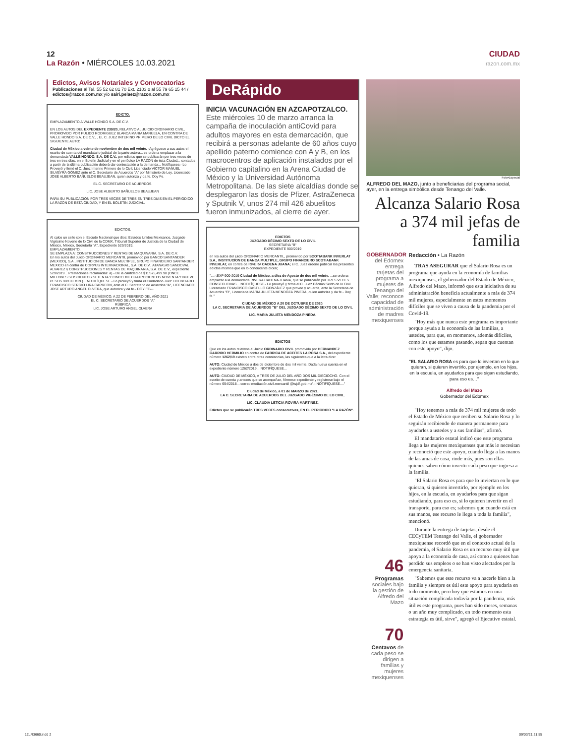12
La Razón • MIÉRCOLES 10.03.2021
CIUDAD
razon.com.mx
Edictos, Avisos Notariales y Convocatorias
Publicaciones al Tel. 55 52 62 81 70 Ext. 2103 o al 55 79 65 15 44 / edictos@razon.com.mx y/o sairi.pelaez@razon.com.mx
EDICTO.
EMPLAZAMIENTO A VALLE HONDO S.A. DE C.V.
EN LOS AUTOS DEL EXPEDIENTE 239/20, RELATIVO AL JUICIO ORDINARIO CIVIL, PROMOVIDO POR PULIDO RODRIGUEZ BLANCA MARIA MANUELA, EN CONTRA DE VALLE HONDO S.A. DE C.V., , EL C. JUEZ INTERINO PRIMERO DE LO CIVIL DICTO EL SIGUIENTE AUTO:
Ciudad de México a veinte de noviembre de dos mil veinte. -Agréguese a sus autos el escrito de cuenta del mandatario judicial de la parte actora... se ordena emplazar a la demandada VALLE HONDO, S.A. DE C.V., por edictos que se publicarán por tres veces de tres en tres días, en el Boletín Judicial y en el periódico LA RAZÓN de ésta Ciudad... contados a partir de la última publicación deberá dar contestación a la demanda... Notifíquese.- Lo Proveyó y firmó el C. Juez Interino Primero de lo Civil, Licenciado VÍCTOR MANUEL SILVEYRA GÓMEZ ante el C. Secretario de Acuerdos "A" por Ministerio de Ley, Licenciado JOSÉ ALBERTO BAÑUELOS BEAUJEAN, quien autoriza y da fe. Doy Fe.
EL C. SECRETARIO DE ACUERDOS.
LIC. JOSE ALBERTO BAÑUELOS BEAUJEAN
PARA SU PUBLICACIÓN POR TRES VECES DE TRES EN TRES DIAS EN EL PERIODICO LA RAZON DE ESTA CIUDAD, Y EN EL BOLETIN JUDICIAL.
EDICTOS.
Al calce un sello con el Escudo Nacional que dice: Estados Unidos Mexicanos, Juzgado Vigésimo Noveno de lo Civil de la CDMX, Tribunal Superior de Justicia de la Ciudad de México, México, Secretaría "A", Expediente 529/2019.
EMPLAZAMIENTO.
SE EMPLAZA A: CONSTRUCCIONES Y RENTAS DE MAQUINARIA, S.A. DE C.V.
En los autos del Juicio ORDINARIO MERCANTIL promovido por BANCO SANTANDER (MEXICO), S.A., INSTITUCION DE BANCA MULTIPLE, GRUPO FINANCIERO SANTANDER MEXICO en contra de CORPUS INTERNACIONAL, S.A. DE C.V., ATANASIO SANDOVAL ALVAREZ y CONSTRUCCIONES Y RENTAS DE MAQUINARIA, S.A. DE C.V., expediente 529/2019... Prestaciones reclamadas: a).- De la cantidad de $11'675,499.98 (ONCE MILLONES SEISCIENTOS SETENTA Y CINCO MIL CUATROCIENTOS NOVENTA Y NUEVE PESOS 98/100 M.N.)... NOTIFÍQUESE.- Lo proveyó y firma el Ciudadano Juez LICENCIADO FRANCISCO SERGIO LIRA CARREON, ante el C. Secretario de acuerdos "A", LICENCIADO JOSE ARTURO ANGEL OLVERA, que autoriza y da fe.- DOY FE---
CIUDAD DE MÉXICO, A 22 DE FEBRERO DEL AÑO 2021
EL C. SECRETARIO DE ACUERDOS "A"
RÚBRICA
LIC. JOSE ARTURO ANGEL OLVERA
DeRápido
INICIA VACUNACIÓN EN AZCAPOTZALCO.
Este miércoles 10 de marzo arranca la campaña de inoculación antiCovid para adultos mayores en esta demarcación, que recibirá a personas adelante de 60 años cuyo apellido paterno comience con A y B, en los macrocentros de aplicación instalados por el Gobierno capitalino en la Arena Ciudad de México y la Universidad Autónoma Metropolitana. De las siete alcaldías donde se desplegaron las dosis de Pfizer, AstraZeneca y Sputnik V, unos 274 mil 426 abuelitos fueron inmunizados, al cierre de ayer.
EDICTOS
JUZGADO DÉCIMO SEXTO DE LO CIVIL
SECRETARIA "B"
EXPEDIENTE 900/2019
en los autos del juicio ORDINARIO MERCANTIL, promovido por SCOTIABANK INVERLAT S.A., INSTITUCION DE BANCA MULTIPLE, GRUPO FINANCIERO SCOTIABANK INVERLAT, en contra de RIVERA CADENA JUANA; el C. Juez ordeno publicar los presentes edictos mismos que en lo conducente dicen;
"....-;EXP 900-2019 Ciudad de México, a diez de Agosto de dos mil veinte. ...se ordena emplazar a la demandada RIVERA CADENA JUANA, que se publicarán por TRES VECES CONSECUTIVAS... NOTIFÍQUESE.- Lo proveyó y firma el C. Juez Décimo Sexto de lo Civil Licenciado FRANCISCO CASTILLO GONZÁLEZ que provee y acuerda, ante la Secretaria de Acuerdos "B", Licenciada MARIA JULIETA MENDOZA PINEDA, quien autoriza y da fe.- Doy fe."
CIUDAD DE MÉXICO A 20 DE OCTUBRE DE 2020.
LA C. SECRETARIA DE ACUERDOS "B" DEL JUZGADO DÉCIMO SEXTO DE LO CIVIL
LIC. MARIA JULIETA MENDOZA PINEDA.
EDICTOS
Que en los autos relativos al Juicio ORDINARIO CIVIL promovido por HERNANDEZ GARRIDO HERMILIO en contra de FABRICA DE ACEITES LA ROSA S.A., del expediente número 1262/19 existen entre otras constancias, las siguientes que a la letra dice:
AUTO: Ciudad de México a dos de diciembre de dos mil veinte. Dada nueva cuenta en el expediente número 1262/2019... NOTIFÍQUESE...
AUTO: CIUDAD DE MÉXICO, A TRES DE JULIO DEL AÑO DOS MIL DIECIOCHO. Con el escrito de cuenta y anexos que se acompañan, fórmese expediente y regístrese bajo el número 654/2018... correo mediación.civil.mercantil @tsjdf.gob.mx".- NOTIFÍQUESE...."
Ciudad de México, a 01 de MARZO de 2021.
LA C. SECRETARIA DE ACUERDOS DEL JUZGADO VIGÉSIMO DE LO CIVIL.
LIC. CLAUDIA LETICIA ROVIRA MARTINEZ.
Edictos que se publicarán TRES VECES consecutivas, EN EL PERIODICO "LA RAZÓN".
Foto•Especial
ALFREDO DEL MAZO, junto a beneficiarias del programa social, ayer, en la entrega simbólica desde Tenango del Valle.
Alcanza Salario Rosa a 374 mil jefas de familia
GOBERNADOR del Edomex entrega tarjetas del programa a mujeres de Tenango del Valle; reconoce capacidad de administración de madres mexiquenses
46
Programas sociales bajo la gestión de Alfredo del Mazo
70
Centavos de cada peso se dirigen a familias y mujeres mexiquenses
Redacción • La Razón
TRAS ASEGURAR que el Salario Rosa es un programa que ayuda en la economía de familias mexiquenses, el gobernador del Estado de México, Alfredo del Mazo, informó que esta iniciativa de su administración beneficia actualmente a más de 374 mil mujeres, especialmente en estos momentos difíciles que se viven a causa de la pandemia por el Covid-19.
"Hoy más que nunca este programa es importante porque ayuda a la economía de las familias, a ustedes, para que, en momentos, además difíciles, como los que estamos pasando, sepan que cuentan con este apoyo", dijo.
"EL SALARIO ROSA es para que lo inviertan en lo que quieran, si quieren invertirlo, por ejemplo, en los hijos, en la escuela, en ayudarlos para que sigan estudiando, para eso es…"
Alfredo del Mazo
Gobernador del Edomex
"Hoy tenemos a más de 374 mil mujeres de todo el Estado de México que reciben su Salario Rosa y lo seguirán recibiendo de manera permanente para ayudarles a ustedes y a sus familias", afirmó.
El mandatario estatal indicó que este programa llega a las mujeres mexiquenses que más lo necesitan y reconoció que este apoyo, cuando llega a las manos de las amas de casa, rinde más, pues son ellas quienes saben cómo invertir cada peso que ingresa a la familia.
"El Salario Rosa es para que lo inviertan en lo que quieran, si quieren invertirlo, por ejemplo en los hijos, en la escuela, en ayudarlos para que sigan estudiando, para eso es, si lo quieren invertir en el transporte, para eso es; sabemos que cuando está en sus manos, ese recurso le llega a toda la familia", mencionó.
Durante la entrega de tarjetas, desde el CECyTEM Tenango del Valle, el gobernador mexiquense recordó que en el contexto actual de la pandemia, el Salario Rosa es un recurso muy útil que apoya a la economía de casa, así como a quienes han perdido sus empleos o se han visto afectados por la emergencia sanitaria.
"Sabemos que este recurso va a hacerle bien a la familia y siempre es útil este apoyo para ayudarla en todo momento, pero hoy que estamos en una situación complicada todavía por la pandemia, más útil es este programa, pues han sido meses, semanas o un año muy complicado, en todo momento esta estrategia es útil, sirve", agregó el Ejecutivo estatal.
12LR3660.indd 2 09/03/21 21:55